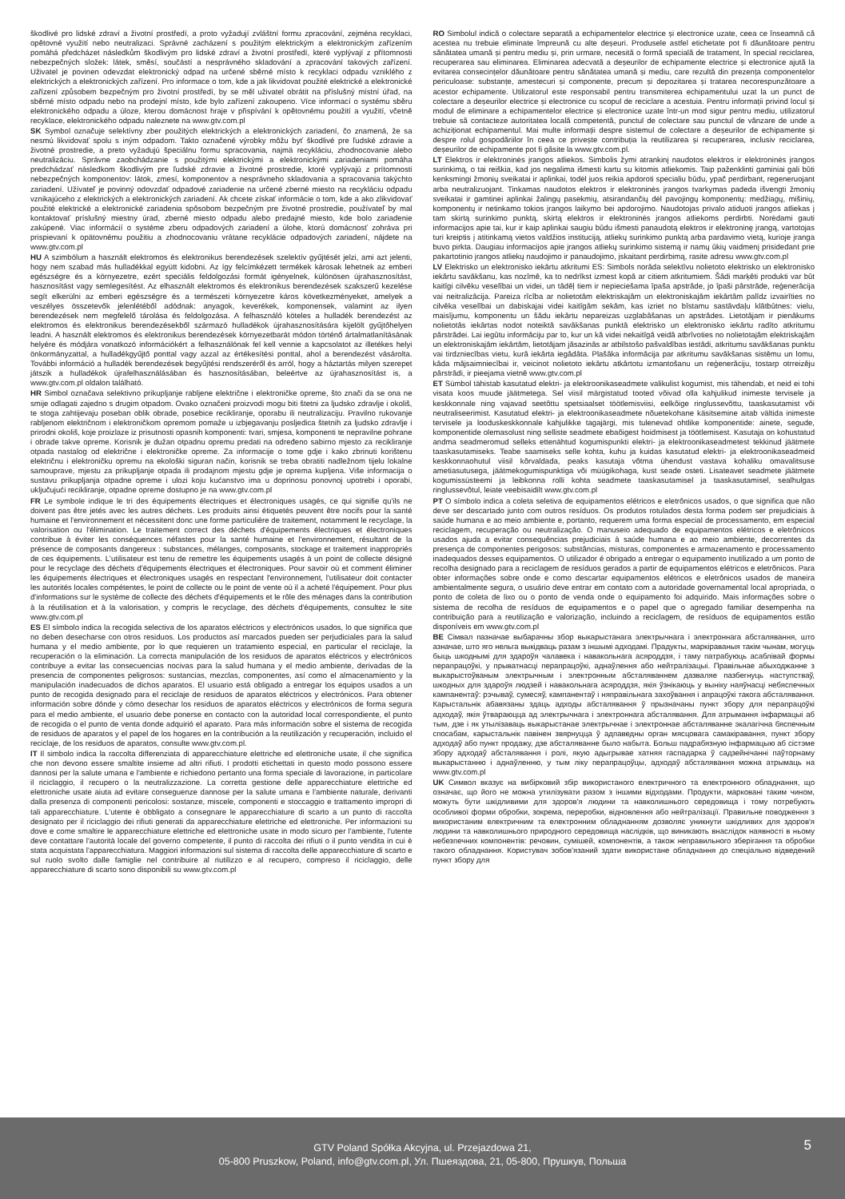škodlivé pro lidské zdraví a životní prostředí, a proto vyžadují zvláštní formu zpracování, zejména recyklaci, opětovné využití nebo neutralizaci. Správné zacházení s použitým elektrickým a elektronickým zařízením pomáhá předcházet následkům škodlivým pro lidské zdraví a životní prostředí, které vyplývají z přítomnosti nebezpečných složek: látek, směsí, součástí a nesprávného skladování a zpracování takových zařízení. Uživatel je povinen odevzdat elektronický odpad na určené sběrné místo k recyklaci odpadu vzniklého z elektrických a elektronických zařízení. Pro informace o tom, kde a jak likvidovat použité elektrické a elektronické zařízení způsobem bezpečným pro životní prostředí, by se měl uživatel obrátit na příslušný místní úřad, na sběrné místo odpadu nebo na prodejní místo, kde bylo zařízení zakoupeno. Více informací o systému sběru elektronického odpadu a úloze, kterou domácnost hraje v přispívání k opětovnému použití a využití, včetně recyklace, elektronického odpadu naleznete na www.gtv.com.pl
SK Symbol označuje selektívny zber použitých elektrických a elektronických zariadení, čo znamená, že sa nesmú likvidovať spolu s iným odpadom. Takto označené výrobky môžu byť škodlivé pre ľudské zdravie a životné prostredie, a preto vyžadujú špeciálnu formu spracovania, najmä recykláciu, zhodnocovanie alebo neutralizáciu. Správne zaobchádzanie s použitými elektrickými a elektronickými zariadeniami pomáha predchádzať následkom škodlivým pre ľudské zdravie a životné prostredie, ktoré vyplývajú z prítomnosti nebezpečných komponentov: látok, zmesí, komponentov a nesprávneho skladovania a spracovania takýchto zariadení. Užívateľ je povinný odovzdať odpadové zariadenie na určené zberné miesto na recykláciu odpadu vznikajúceho z elektrických a elektronických zariadení. Ak chcete získať informácie o tom, kde a ako zlikvidovať použité elektrické a elektronické zariadenia spôsobom bezpečným pre životné prostredie, používateľ by mal kontaktovať príslušný miestny úrad, zberné miesto odpadu alebo predajné miesto, kde bolo zariadenie zakúpené. Viac informácií o systéme zberu odpadových zariadení a úlohe, ktorú domácnosť zohráva pri prispievaní k opätovnému použitiu a zhodnocovaniu vrátane recyklácie odpadových zariadení, nájdete na www.gtv.com.pl
HU A szimbólum a használt elektromos és elektronikus berendezések szelektív gyűjtését jelzi, ami azt jelenti, hogy nem szabad más hulladékkal együtt kidobni. Az így felcímkézett termékek károsak lehetnek az emberi egészségre és a környezetre, ezért speciális feldolgozási formát igényelnek, különösen újrahasznosítást, hasznosítást vagy semlegesítést. Az elhasznált elektromos és elektronikus berendezések szakszerű kezelése segít elkerülni az emberi egészségre és a természeti környezetre káros következményeket, amelyek a veszélyes összetevők jelenlétéből adódnak: anyagok, keverékek, komponensek, valamint az ilyen berendezések nem megfelelő tárolása és feldolgozása. A felhasználó köteles a hulladék berendezést az elektromos és elektronikus berendezésekből származó hulladékok újrahasznosítására kijelölt gyűjtőhelyen leadni. A használt elektromos és elektronikus berendezések környezetbarát módon történő ártalmatlanításának helyére és módjára vonatkozó információkért a felhasználónak fel kell vennie a kapcsolatot az illetékes helyi önkormányzattal, a hulladékgyűjtő ponttal vagy azzal az értékesítési ponttal, ahol a berendezést vásárolta. További információ a hulladék berendezések begyűjtési rendszeréről és arról, hogy a háztartás milyen szerepet játszik a hulladékok újrafelhasználásában és hasznosításában, beleértve az újrahasznosítást is, a www.gtv.com.pl oldalon található.
HR Simbol označava selektivno prikupljanje rabljene električne i elektroničke opreme, što znači da se ona ne smije odlagati zajedno s drugim otpadom. Ovako označeni proizvodi mogu biti štetni za ljudsko zdravlje i okoliš, te stoga zahtijevaju poseban oblik obrade, posebice recikliranje, oporabu ili neutralizaciju. Pravilno rukovanje rabljenom električnom i elektroničkom opremom pomaže u izbjegavanju posljedica štetnih za ljudsko zdravlje i prirodni okoliš, koje proizlaze iz prisutnosti opasnih komponenti: tvari, smjesa, komponenti te nepravilne pohrane i obrade takve opreme. Korisnik je dužan otpadnu opremu predati na određeno sabirno mjesto za recikliranje otpada nastalog od električne i elektroničke opreme. Za informacije o tome gdje i kako zbrinuti korištenu električnu i elektroničku opremu na ekološki siguran način, korisnik se treba obratiti nadležnom tijelu lokalne samouprave, mjestu za prikupljanje otpada ili prodajnom mjestu gdje je oprema kupljena. Više informacija o sustavu prikupljanja otpadne opreme i ulozi koju kućanstvo ima u doprinosu ponovnoj upotrebi i oporabi, uključujući recikliranje, otpadne opreme dostupno je na www.gtv.com.pl
FR Le symbole indique le tri des équipements électriques et électroniques usagés, ce qui signifie qu'ils ne doivent pas être jetés avec les autres déchets. Les produits ainsi étiquetés peuvent être nocifs pour la santé humaine et l'environnement et nécessitent donc une forme particulière de traitement, notamment le recyclage, la valorisation ou l'élimination. Le traitement correct des déchets d'équipements électriques et électroniques contribue à éviter les conséquences néfastes pour la santé humaine et l'environnement, résultant de la présence de composants dangereux : substances, mélanges, composants, stockage et traitement inappropriés de ces équipements. L'utilisateur est tenu de remettre les équipements usagés à un point de collecte désigné pour le recyclage des déchets d'équipements électriques et électroniques. Pour savoir où et comment éliminer les équipements électriques et électroniques usagés en respectant l'environnement, l'utilisateur doit contacter les autorités locales compétentes, le point de collecte ou le point de vente où il a acheté l'équipement. Pour plus d'informations sur le système de collecte des déchets d'équipements et le rôle des ménages dans la contribution à la réutilisation et à la valorisation, y compris le recyclage, des déchets d'équipements, consultez le site www.gtv.com.pl
ES El símbolo indica la recogida selectiva de los aparatos eléctricos y electrónicos usados, lo que significa que no deben desecharse con otros residuos. Los productos así marcados pueden ser perjudiciales para la salud humana y el medio ambiente, por lo que requieren un tratamiento especial, en particular el reciclaje, la recuperación o la eliminación. La correcta manipulación de los residuos de aparatos eléctricos y electrónicos contribuye a evitar las consecuencias nocivas para la salud humana y el medio ambiente, derivadas de la presencia de componentes peligrosos: sustancias, mezclas, componentes, así como el almacenamiento y la manipulación inadecuados de dichos aparatos. El usuario está obligado a entregar los equipos usados a un punto de recogida designado para el reciclaje de residuos de aparatos eléctricos y electrónicos. Para obtener información sobre dónde y cómo desechar los residuos de aparatos eléctricos y electrónicos de forma segura para el medio ambiente, el usuario debe ponerse en contacto con la autoridad local correspondiente, el punto de recogida o el punto de venta donde adquirió el aparato. Para más información sobre el sistema de recogida de residuos de aparatos y el papel de los hogares en la contribución a la reutilización y recuperación, incluido el reciclaje, de los residuos de aparatos, consulte www.gtv.com.pl.
IT Il simbolo indica la raccolta differenziata di apparecchiature elettriche ed elettroniche usate, il che significa che non devono essere smaltite insieme ad altri rifiuti. I prodotti etichettati in questo modo possono essere dannosi per la salute umana e l'ambiente e richiedono pertanto una forma speciale di lavorazione, in particolare il riciclaggio, il recupero o la neutralizzazione. La corretta gestione delle apparecchiature elettriche ed elettroniche usate aiuta ad evitare conseguenze dannose per la salute umana e l'ambiente naturale, derivanti dalla presenza di componenti pericolosi: sostanze, miscele, componenti e stoccaggio e trattamento impropri di tali apparecchiature. L'utente è obbligato a consegnare le apparecchiature di scarto a un punto di raccolta designato per il riciclaggio dei rifiuti generati da apparecchiature elettriche ed elettroniche. Per informazioni su dove e come smaltire le apparecchiature elettriche ed elettroniche usate in modo sicuro per l'ambiente, l'utente deve contattare l'autorità locale del governo competente, il punto di raccolta dei rifiuti o il punto vendita in cui è stata acquistata l'apparecchiatura. Maggiori informazioni sul sistema di raccolta delle apparecchiature di scarto e sul ruolo svolto dalle famiglie nel contribuire al riutilizzo e al recupero, compreso il riciclaggio, delle apparecchiature di scarto sono disponibili su www.gtv.com.pl
RO Simbolul indică o colectare separată a echipamentelor electrice și electronice uzate, ceea ce înseamnă că acestea nu trebuie eliminate împreună cu alte deșeuri. Produsele astfel etichetate pot fi dăunătoare pentru sănătatea umană și pentru mediu și, prin urmare, necesită o formă specială de tratament, în special reciclarea, recuperarea sau eliminarea. Eliminarea adecvată a deșeurilor de echipamente electrice și electronice ajută la evitarea consecințelor dăunătoare pentru sănătatea umană și mediu, care rezultă din prezența componentelor periculoase: substanțe, amestecuri și componente, precum și depozitarea și tratarea necorespunzătoare a acestor echipamente. Utilizatorul este responsabil pentru transmiterea echipamentului uzat la un punct de colectare a deșeurilor electrice și electronice cu scopul de reciclare a acestuia. Pentru informații privind locul și modul de eliminare a echipamentelor electrice și electronice uzate într-un mod sigur pentru mediu, utilizatorul trebuie să contacteze autoritatea locală competentă, punctul de colectare sau punctul de vânzare de unde a achiziționat echipamentul. Mai multe informații despre sistemul de colectare a deșeurilor de echipamente și despre rolul gospodăriilor în ceea ce privește contribuția la reutilizarea și recuperarea, inclusiv reciclarea, deșeurilor de echipamente pot fi găsite la www.gtv.com.pl.
LT Elektros ir elektroninės įrangos atliekos. Simbolis žymi atrankinį naudotos elektros ir elektroninės įrangos surinkimą, o tai reiškia, kad jos negalima išmesti kartu su kitomis atliekomis. Taip paženklinti gaminiai gali būti kenksmingi žmonių sveikatai ir aplinkai, todėl juos reikia apdoroti specialiu būdu, ypač perdirbant, regeneruojant arba neutralizuojant. Tinkamas naudotos elektros ir elektroninės įrangos tvarkymas padeda išvengti žmonių sveikatai ir gamtinei aplinkai žalingų pasekmių, atsirandančių dėl pavojingų komponentų: medžiagų, mišinių, komponentų ir netinkamo tokios įrangos laikymo bei apdorojimo. Naudotojas privalo atiduoti įrangos atliekas į tam skirtą surinkimo punktą, skirtą elektros ir elektroninės įrangos atliekoms perdirbti. Norėdami gauti informacijos apie tai, kur ir kaip aplinkai saugiu būdu išmesti panaudotą elektros ir elektroninę įrangą, vartotojas turi kreiptis į atitinkamą vietos valdžios instituciją, atliekų surinkimo punktą arba pardavimo vietą, kurioje įranga buvo pirkta. Daugiau informacijos apie įrangos atliekų surinkimo sistemą ir namų ūkių vaidmenį prisidedant prie pakartotinio įrangos atliekų naudojimo ir panaudojimo, įskaitant perdirbimą, rasite adresu www.gtv.com.pl
LV Elektrisko un elektronisko iekārtu atkritumi ES: Simbols norāda selektīvu nolietoto elektrisko un elektronisko iekārtu savākšanu, kas nozīmē, ka to nedrīkst izmest kopā ar citiem atkritumiem. Šādi marķēti produkti var būt kaitīgi cilvēku veselībai un videi, un tādēļ tiem ir nepieciešama īpaša apstrāde, jo īpaši pārstrāde, reģenerācija vai neitralizācija. Pareiza rīcība ar nolietotām elektriskajām un elektroniskajām iekārtām palīdz izvairīties no cilvēka veselībai un dabiskajai videi kaitīgām sekām, kas izriet no bīstamu sastāvdaļu klātbūtnes: vielu, maisījumu, komponentu un šādu iekārtu nepareizas uzglabāšanas un apstrādes. Lietotājam ir pienākums nolietotās iekārtas nodot noteiktā savākšanas punktā elektrisko un elektronisko iekārtu radīto atkritumu pārstrādei. Lai iegūtu informāciju par to, kur un kā videi nekaitīgā veidā atbrīvoties no nolietotajām elektriskajām un elektroniskajām iekārtām, lietotājam jāsazinās ar atbilstošo pašvaldības iestādi, atkritumu savākšanas punktu vai tirdzniecības vietu, kurā iekārta iegādāta. Plašāka informācija par atkritumu savākšanas sistēmu un lomu, kāda mājsaimniecībai ir, veicinot nolietoto iekārtu atkārtotu izmantošanu un reģenerāciju, tostarp otrreizēju pārstrādi, ir pieejama vietnē www.gtv.com.pl
ET Sümbol tähistab kasutatud elektri- ja elektroonikaseadmete valikulist kogumist, mis tähendab, et neid ei tohi visata koos muude jäätmetega. Sel viisil märgistatud tooted võivad olla kahjulikud inimeste tervisele ja keskkonnale ning vajavad seetõttu spetsiaalset töötlemisviisi, eelkõige ringlussevõttu, taaskasutamist või neutraliseerimist. Kasutatud elektri- ja elektroonikaseadmete nõuetekohane käsitsemine aitab vältida inimeste tervisele ja looduskeskkonnale kahjulikke tagajärgi, mis tulenevad ohtlike komponentide: ainete, segude, komponentide olemasolust ning selliste seadmete ebaõigest hoidmisest ja töötlemisest. Kasutaja on kohustatud andma seadmeromud selleks ettenähtud kogumispunkti elektri- ja elektroonikaseadmetest tekkinud jäätmete taaskasutamiseks. Teabe saamiseks selle kohta, kuhu ja kuidas kasutatud elektri- ja elektroonikaseadmeid keskkonnaohutul viisil kõrvaldada, peaks kasutaja võtma ühendust vastava kohaliku omavalitsuse ametiasutusega, jäätmekogumispunktiga või müügikohaga, kust seade osteti. Lisateavet seadmete jäätmete kogumissüsteemi ja leibkonna rolli kohta seadmete taaskasutamisel ja taaskasutamisel, sealhulgas ringlussevõtul, leiate veebisaidilt www.gtv.com.pl
PT O símbolo indica a coleta seletiva de equipamentos elétricos e eletrônicos usados, o que significa que não deve ser descartado junto com outros resíduos. Os produtos rotulados desta forma podem ser prejudiciais à saúde humana e ao meio ambiente e, portanto, requerem uma forma especial de processamento, em especial reciclagem, recuperação ou neutralização. O manuseio adequado de equipamentos elétricos e eletrônicos usados ajuda a evitar consequências prejudiciais à saúde humana e ao meio ambiente, decorrentes da presença de componentes perigosos: substâncias, misturas, componentes e armazenamento e processamento inadequados desses equipamentos. O utilizador é obrigado a entregar o equipamento inutilizado a um ponto de recolha designado para a reciclagem de resíduos gerados a partir de equipamentos elétricos e eletrônicos. Para obter informações sobre onde e como descartar equipamentos elétricos e eletrônicos usados de maneira ambientalmente segura, o usuário deve entrar em contato com a autoridade governamental local apropriada, o ponto de coleta de lixo ou o ponto de venda onde o equipamento foi adquirido. Mais informações sobre o sistema de recolha de resíduos de equipamentos e o papel que o agregado familiar desempenha na contribuição para a reutilização e valorização, incluindo a reciclagem, de resíduos de equipamentos estão disponíveis em www.gtv.com.pl
BE Сімвал пазначае выбарачны збор выкарыстанага электрычнага і электроннага абсталявання, што азначае, што яго нельга выкідваць разам з іншымі адходамі. Прадукты, маркіраваныя такім чынам, могуць быць шкоднымі для здароўя чалавека і навакольнага асяроддзя, і таму патрабуюць асаблівай формы перапрацоўкі, у прыватнасці перапрацоўкі, аднаўлення або нейтралізацыі. Правільнае абыходжанне з выкарыстоўваным электрычным і электронным абсталяваннем дазваляе пазбегнуць наступстваў, шкодных для здароўя людзей і навакольнага асяроддзя, якія ўзнікаюць у выніку наяўнасці небяспечных кампанентаў: рэчываў, сумесяў, кампанентаў і няправільнага захоўвання і апрацоўкі такога абсталявання. Карыстальнік абавязаны здаць адходы абсталявання ў прызначаны пункт збору для перапрацоўкі адходаў, якія ўтвараюцца ад электрычнага і электроннага абсталявання. Для атрымання інфармацыі аб тым, дзе і як утылізаваць выкарыстанае электрычнае і электроннае абсталяванне экалагічна бяспечным спосабам, карыстальнік павінен звярнуцца ў адпаведны орган мясцовага самакіравання, пункт збору адходаў або пункт продажу, дзе абсталяванне было набыта. Больш падрабязную інфармацыю аб сістэме збору адходаў абсталявання і ролі, якую адыгрывае хатняя гаспадарка ў садзейнічанні паўторнаму выкарыстанню і аднаўленню, у тым ліку перапрацоўцы, адходаў абсталявання можна атрымаць на www.gtv.com.pl
UK Символ вказує на вибірковий збір використаного електричного та електронного обладнання, що означає, що його не можна утилізувати разом з іншими відходами. Продукти, марковані таким чином, можуть бути шкідливими для здоров'я людини та навколишнього середовища і тому потребують особливої форми обробки, зокрема, переробки, відновлення або нейтралізації. Правильне поводження з використаним електричним та електронним обладнанням дозволяє уникнути шкідливих для здоров'я людини та навколишнього природного середовища наслідків, що виникають внаслідок наявності в ньому небезпечних компонентів: речовин, сумішей, компонентів, а також неправильного зберігання та обробки такого обладнання. Користувач зобов'язаний здати використане обладнання до спеціально відведений пункт збору для
GTV Poland Spółka Akcyjna, ul. Przejazdowa 21,
05-800 Pruszkow, Poland, info@gtv.com.pl, Ул. Пшеяздова, 21, 05-800, Прушкув, Польша
5